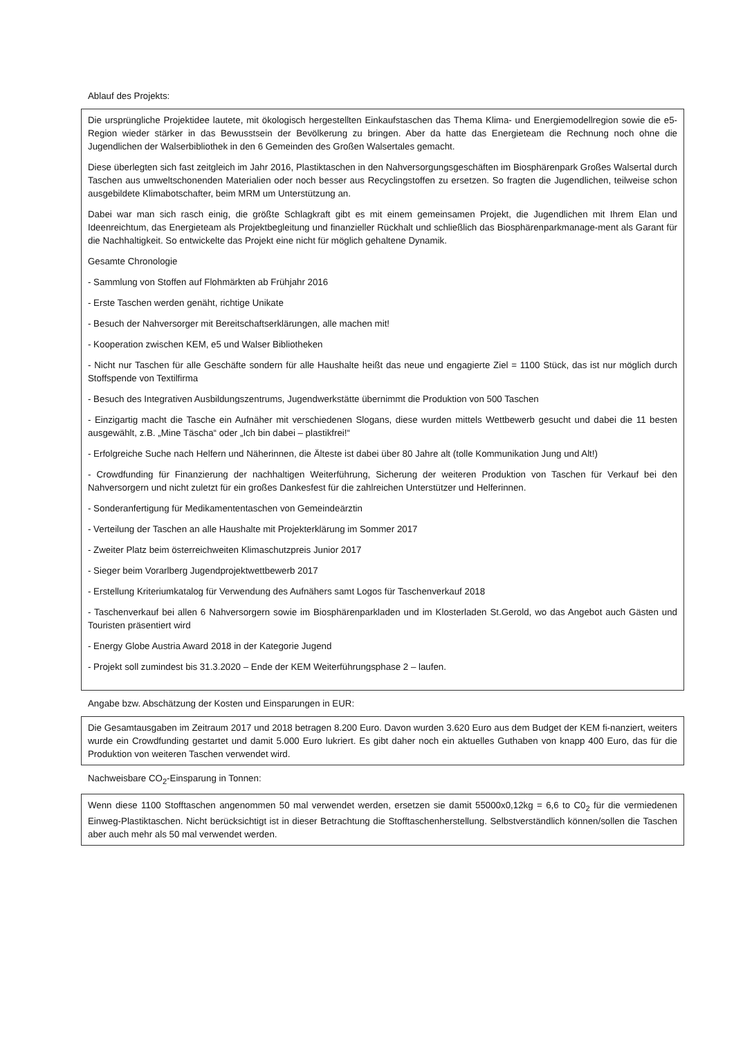Ablauf des Projekts:
Die ursprüngliche Projektidee lautete, mit ökologisch hergestellten Einkaufstaschen das Thema Klima- und Energiemodellregion sowie die e5-Region wieder stärker in das Bewusstsein der Bevölkerung zu bringen. Aber da hatte das Energieteam die Rechnung noch ohne die Jugendlichen der Walserbibliothek in den 6 Gemeinden des Großen Walsertales gemacht.
Diese überlegten sich fast zeitgleich im Jahr 2016, Plastiktaschen in den Nahversorgungsgeschäften im Biosphärenpark Großes Walsertal durch Taschen aus umweltschonenden Materialien oder noch besser aus Recyclingstoffen zu ersetzen. So fragten die Jugendlichen, teilweise schon ausgebildete Klimabotschafter, beim MRM um Unterstützung an.
Dabei war man sich rasch einig, die größte Schlagkraft gibt es mit einem gemeinsamen Projekt, die Jugendlichen mit Ihrem Elan und Ideenreichtum, das Energieteam als Projektbegleitung und finanzieller Rückhalt und schließlich das Biosphärenparkmanage-ment als Garant für die Nachhaltigkeit. So entwickelte das Projekt eine nicht für möglich gehaltene Dynamik.
Gesamte Chronologie
- Sammlung von Stoffen auf Flohmärkten ab Frühjahr 2016
- Erste Taschen werden genäht, richtige Unikate
- Besuch der Nahversorger mit Bereitschaftserklärungen, alle machen mit!
- Kooperation zwischen KEM, e5 und Walser Bibliotheken
- Nicht nur Taschen für alle Geschäfte sondern für alle Haushalte heißt das neue und engagierte Ziel = 1100 Stück, das ist nur möglich durch Stoffspende von Textilfirma
- Besuch des Integrativen Ausbildungszentrums, Jugendwerkstätte übernimmt die Produktion von 500 Taschen
- Einzigartig macht die Tasche ein Aufnäher mit verschiedenen Slogans, diese wurden mittels Wettbewerb gesucht und dabei die 11 besten ausgewählt, z.B. „Mine Täscha“ oder „Ich bin dabei – plastikfrei!“
- Erfolgreiche Suche nach Helfern und Näherinnen, die Älteste ist dabei über 80 Jahre alt (tolle Kommunikation Jung und Alt!)
- Crowdfunding für Finanzierung der nachhaltigen Weiterführung, Sicherung der weiteren Produktion von Taschen für Verkauf bei den Nahversorgern und nicht zuletzt für ein großes Dankesfest für die zahlreichen Unterstützer und Helferinnen.
- Sonderanfertigung für Medikamententaschen von Gemeindeärztin
- Verteilung der Taschen an alle Haushalte mit Projekterklärung im Sommer 2017
- Zweiter Platz beim österreichweiten Klimaschutzpreis Junior 2017
- Sieger beim Vorarlberg Jugendprojektwettbewerb 2017
- Erstellung Kriteriumkatalog für Verwendung des Aufnähers samt Logos für Taschenverkauf 2018
- Taschenverkauf bei allen 6 Nahversorgern sowie im Biosphärenparkladen und im Klosterladen St.Gerold, wo das Angebot auch Gästen und Touristen präsentiert wird
- Energy Globe Austria Award 2018 in der Kategorie Jugend
- Projekt soll zumindest bis 31.3.2020 – Ende der KEM Weiterführungsphase 2 – laufen.
Angabe bzw. Abschätzung der Kosten und Einsparungen in EUR:
Die Gesamtausgaben im Zeitraum 2017 und 2018 betragen 8.200 Euro. Davon wurden 3.620 Euro aus dem Budget der KEM fi-nanziert, weiters wurde ein Crowdfunding gestartet und damit 5.000 Euro lukriert. Es gibt daher noch ein aktuelles Guthaben von knapp 400 Euro, das für die Produktion von weiteren Taschen verwendet wird.
Nachweisbare CO<sub>2</sub>-Einsparung in Tonnen:
Wenn diese 1100 Stofftaschen angenommen 50 mal verwendet werden, ersetzen sie damit 55000x0,12kg = 6,6 to C0<sub>2</sub> für die vermiedenen Einweg-Plastiktaschen. Nicht berücksichtigt ist in dieser Betrachtung die Stofftaschenherstellung. Selbstverständlich können/sollen die Taschen aber auch mehr als 50 mal verwendet werden.